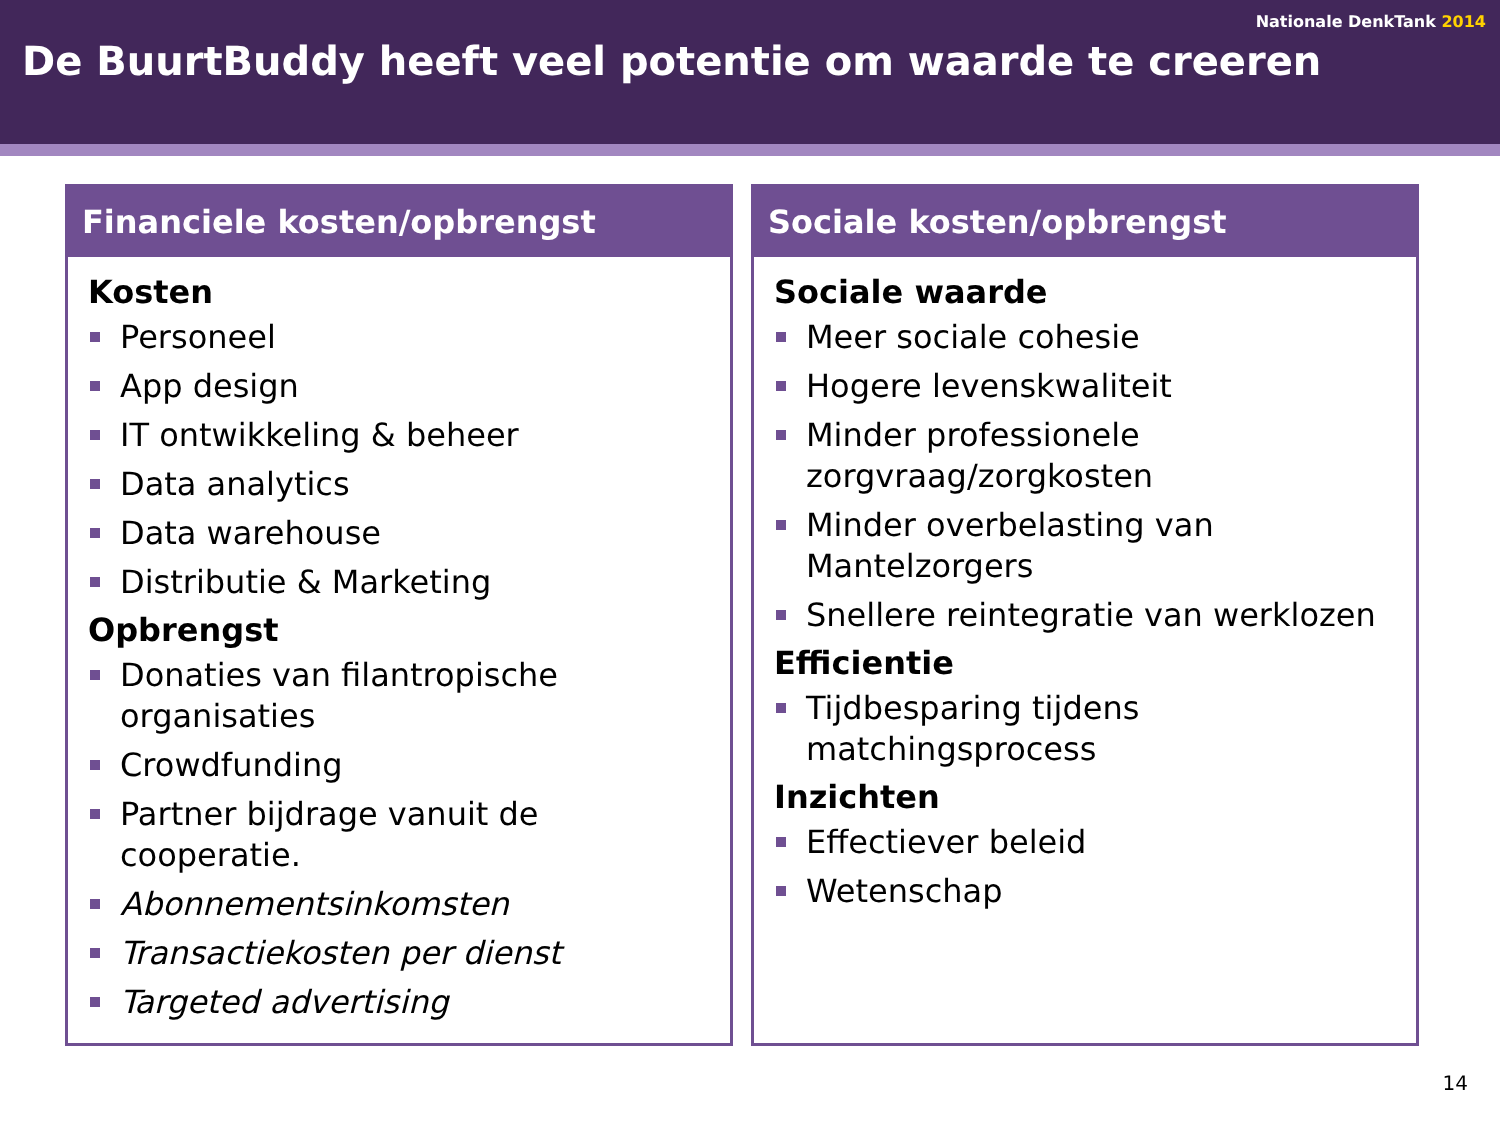Nationale DenkTank 2014
De BuurtBuddy heeft veel potentie om waarde te creeren
Financiele kosten/opbrengst
Kosten
Personeel
App design
IT ontwikkeling & beheer
Data analytics
Data warehouse
Distributie & Marketing
Opbrengst
Donaties van filantropische organisaties
Crowdfunding
Partner bijdrage vanuit de cooperatie.
Abonnementsinkomsten
Transactiekosten per dienst
Targeted advertising
Sociale kosten/opbrengst
Sociale waarde
Meer sociale cohesie
Hogere levenskwaliteit
Minder professionele zorgvraag/zorgkosten
Minder overbelasting van Mantelzorgers
Snellere reintegratie van werklozen
Efficientie
Tijdbesparing tijdens matchingsprocess
Inzichten
Effectiever beleid
Wetenschap
14